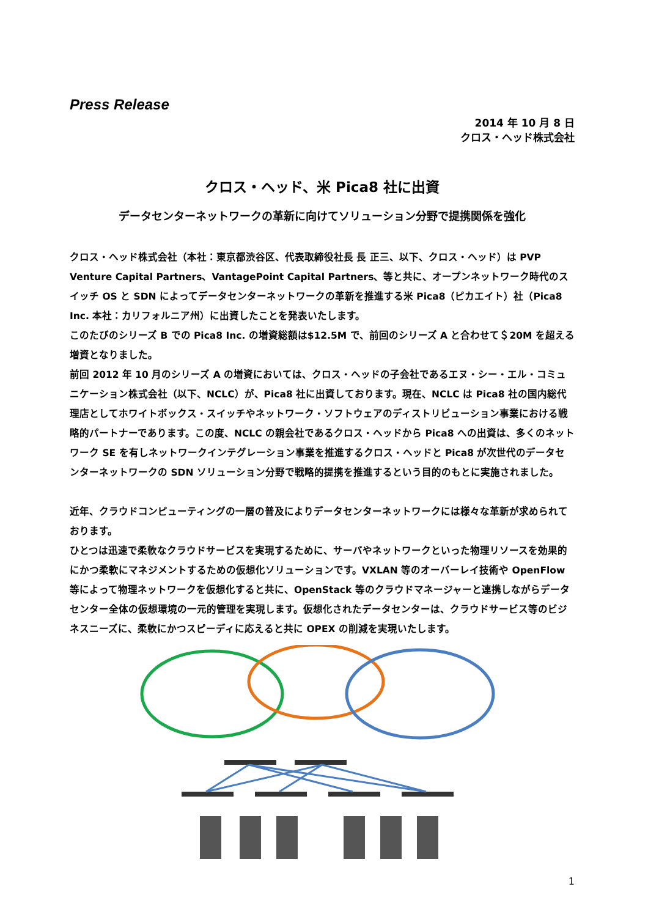Press Release
2014 年 10 月 8 日
クロス・ヘッド株式会社
クロス・ヘッド、米 Pica8 社に出資
データセンターネットワークの革新に向けてソリューション分野で提携関係を強化
クロス・ヘッド株式会社（本社：東京都渋谷区、代表取締役社長 長 正三、以下、クロス・ヘッド）は PVP Venture Capital Partners、VantagePoint Capital Partners、等と共に、オープンネットワーク時代のスイッチ OS と SDN によってデータセンターネットワークの革新を推進する米 Pica8（ピカエイト）社（Pica8 Inc. 本社：カリフォルニア州）に出資したことを発表いたします。
このたびのシリーズ B での Pica8 Inc. の増資総額は$12.5M で、前回のシリーズ A と合わせて＄20M を超える増資となりました。
前回 2012 年 10 月のシリーズ A の増資においては、クロス・ヘッドの子会社であるエヌ・シー・エル・コミュニケーション株式会社（以下、NCLC）が、Pica8 社に出資しております。現在、NCLC は Pica8 社の国内総代理店としてホワイトボックス・スイッチやネットワーク・ソフトウェアのディストリビューション事業における戦略的パートナーであります。この度、NCLC の親会社であるクロス・ヘッドから Pica8 への出資は、多くのネットワーク SE を有しネットワークインテグレーション事業を推進するクロス・ヘッドと Pica8 が次世代のデータセンターネットワークの SDN ソリューション分野で戦略的提携を推進するという目的のもとに実施されました。
近年、クラウドコンピューティングの一層の普及によりデータセンターネットワークには様々な革新が求められております。
ひとつは迅速で柔軟なクラウドサービスを実現するために、サーバやネットワークといった物理リソースを効果的にかつ柔軟にマネジメントするための仮想化ソリューションです。VXLAN 等のオーバーレイ技術や OpenFlow 等によって物理ネットワークを仮想化すると共に、OpenStack 等のクラウドマネージャーと連携しながらデータセンター全体の仮想環境の一元的管理を実現します。仮想化されたデータセンターは、クラウドサービス等のビジネスニーズに、柔軟にかつスピーディに応えると共に OPEX の削減を実現いたします。
1